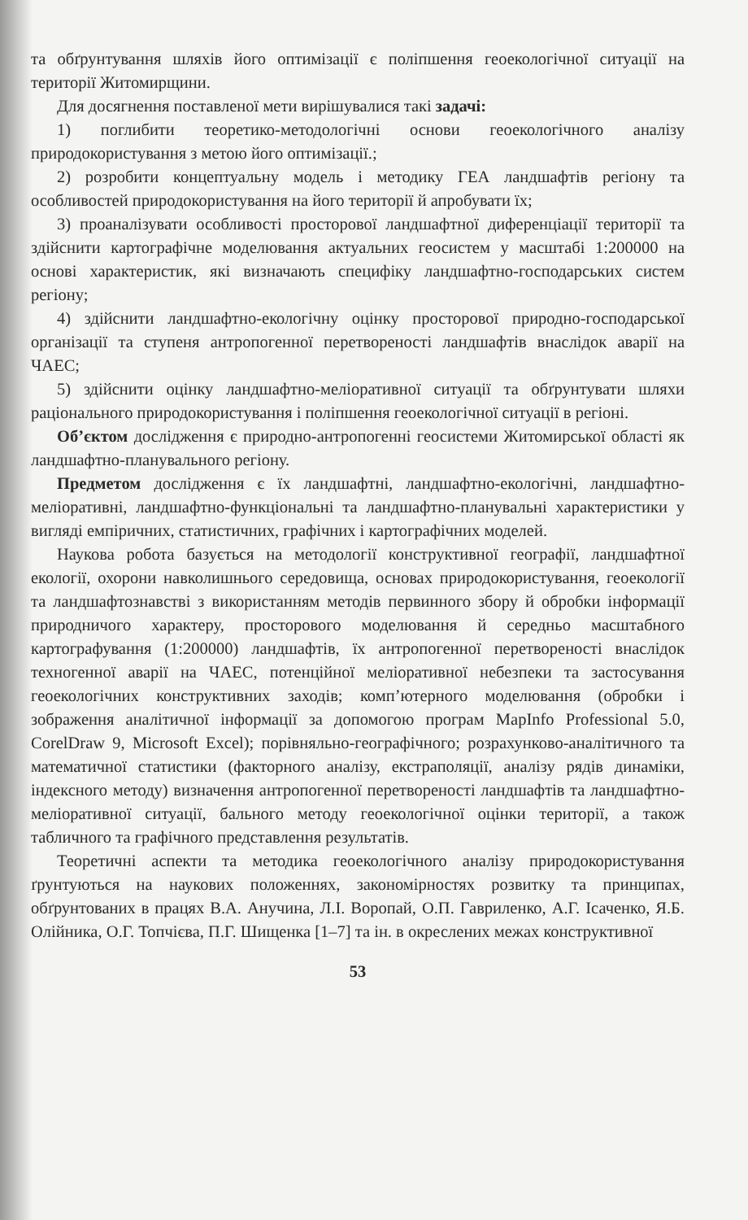та обґрунтування шляхів його оптимізації є поліпшення геоекологічної ситуації на території Житомирщини.
Для досягнення поставленої мети вирішувалися такі задачі:
1) поглибити теоретико-методологічні основи геоекологічного аналізу природокористування з метою його оптимізації.;
2) розробити концептуальну модель і методику ГЕА ландшафтів регіону та особливостей природокористування на його території й апробувати їх;
3) проаналізувати особливості просторової ландшафтної диференціації території та здійснити картографічне моделювання актуальних геосистем у масштабі 1:200000 на основі характеристик, які визначають специфіку ландшафтно-господарських систем регіону;
4) здійснити ландшафтно-екологічну оцінку просторової природно-господарської організації та ступеня антропогенної перетвореності ландшафтів внаслідок аварії на ЧАЕС;
5) здійснити оцінку ландшафтно-меліоративної ситуації та обґрунтувати шляхи раціонального природокористування і поліпшення геоекологічної ситуації в регіоні.
Об’єктом дослідження є природно-антропогенні геосистеми Житомирської області як ландшафтно-планувального регіону.
Предметом дослідження є їх ландшафтні, ландшафтно-екологічні, ландшафтно-меліоративні, ландшафтно-функціональні та ландшафтно-планувальні характеристики у вигляді емпіричних, статистичних, графічних і картографічних моделей.
Наукова робота базується на методології конструктивної географії, ландшафтної екології, охорони навколишнього середовища, основах природокористування, геоекології та ландшафтознавстві з використанням методів первинного збору й обробки інформації природничого характеру, просторового моделювання й середньо масштабного картографування (1:200000) ландшафтів, їх антропогенної перетвореності внаслідок техногенної аварії на ЧАЕС, потенційної меліоративної небезпеки та застосування геоекологічних конструктивних заходів; комп’ютерного моделювання (обробки і зображення аналітичної інформації за допомогою програм MapInfo Professional 5.0, CorelDraw 9, Microsoft Excel); порівняльно-географічного; розрахунково-аналітичного та математичної статистики (факторного аналізу, екстраполяції, аналізу рядів динаміки, індексного методу) визначення антропогенної перетвореності ландшафтів та ландшафтно-меліоративної ситуації, бального методу геоекологічної оцінки території, а також табличного та графічного представлення результатів.
Теоретичні аспекти та методика геоекологічного аналізу природокористування ґрунтуються на наукових положеннях, закономірностях розвитку та принципах, обґрунтованих в працях В.А. Анучина, Л.І. Воропай, О.П. Гавриленко, А.Г. Ісаченко, Я.Б. Олійника, О.Г. Топчієва, П.Г. Шищенка [1–7] та ін. в окреслених межах конструктивної
53